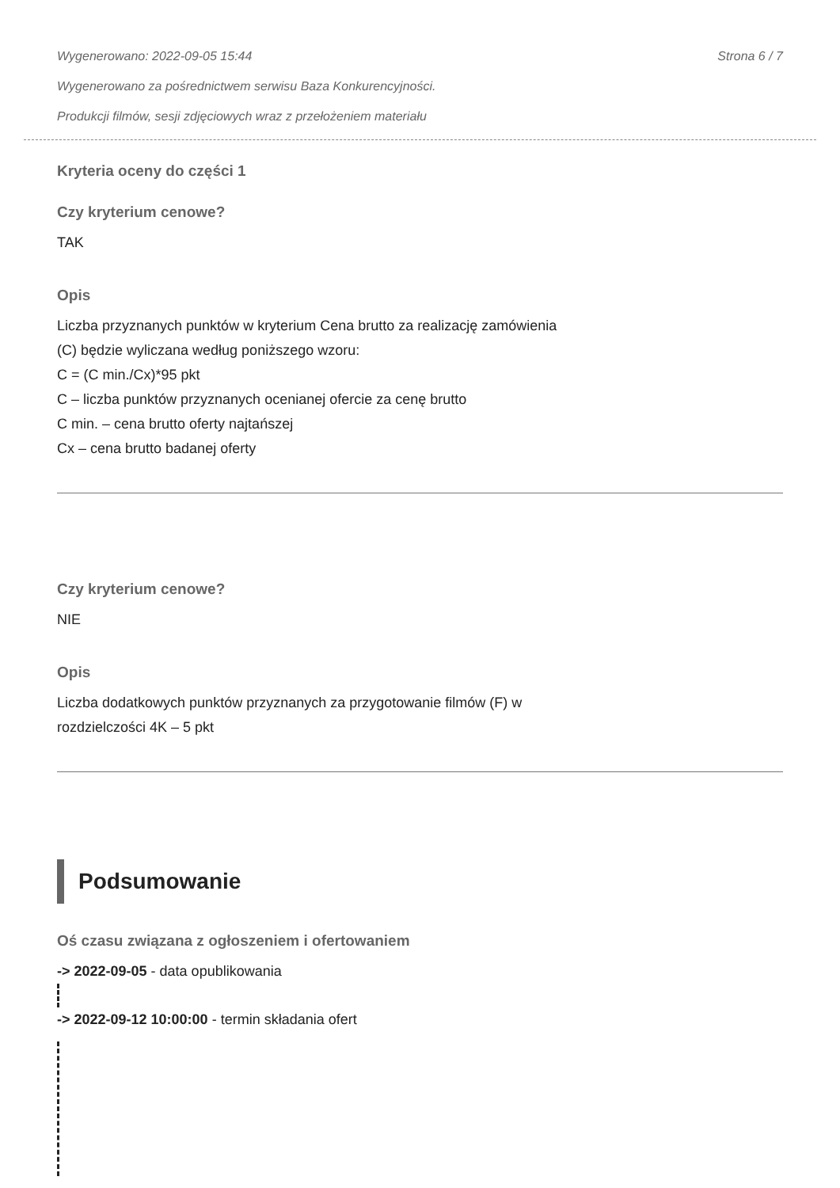Wygenerowano: 2022-09-05 15:44 Strona 6 / 7
Wygenerowano za pośrednictwem serwisu Baza Konkurencyjności.
Produkcji filmów, sesji zdjęciowych wraz z przełożeniem materiału
Kryteria oceny do części 1
Czy kryterium cenowe?
TAK
Opis
Liczba przyznanych punktów w kryterium Cena brutto za realizację zamówienia
(C) będzie wyliczana według poniższego wzoru:
C = (C min./Cx)*95 pkt
C – liczba punktów przyznanych ocenianej ofercie za cenę brutto
C min. – cena brutto oferty najtańszej
Cx – cena brutto badanej oferty
Czy kryterium cenowe?
NIE
Opis
Liczba dodatkowych punktów przyznanych za przygotowanie filmów (F) w
rozdzielczości 4K – 5 pkt
Podsumowanie
Oś czasu związana z ogłoszeniem i ofertowaniem
-> 2022-09-05 - data opublikowania
-> 2022-09-12 10:00:00 - termin składania ofert